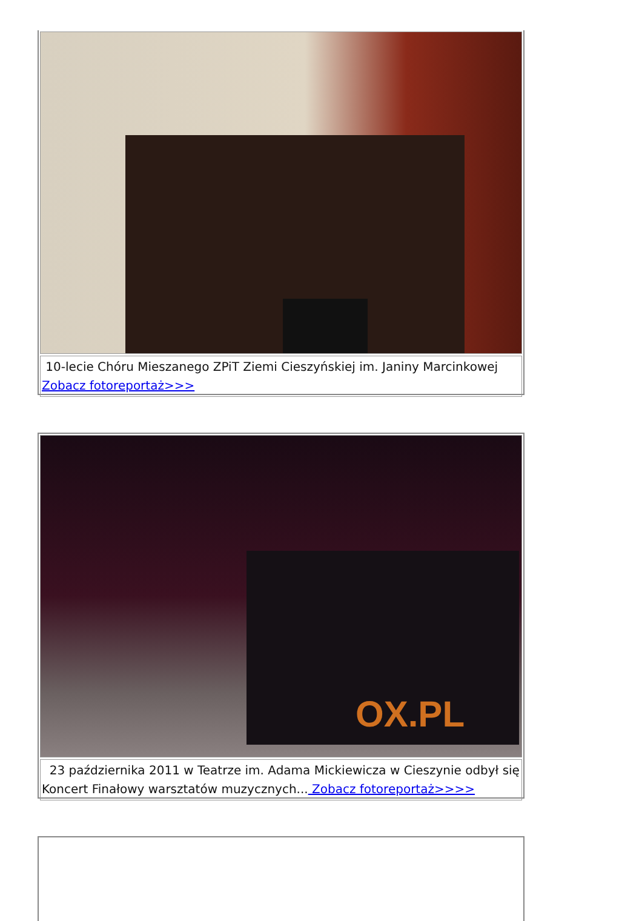10-lecie Chóru Mieszanego ZPiT Ziemi Cieszyńskiej im. Janiny Marcinkowej
Zobacz fotoreportaż>>>
OX.PL
23 października 2011 w Teatrze im. Adama Mickiewicza w Cieszynie odbył się Koncert Finałowy warsztatów muzycznych... Zobacz fotoreportaż>>>>